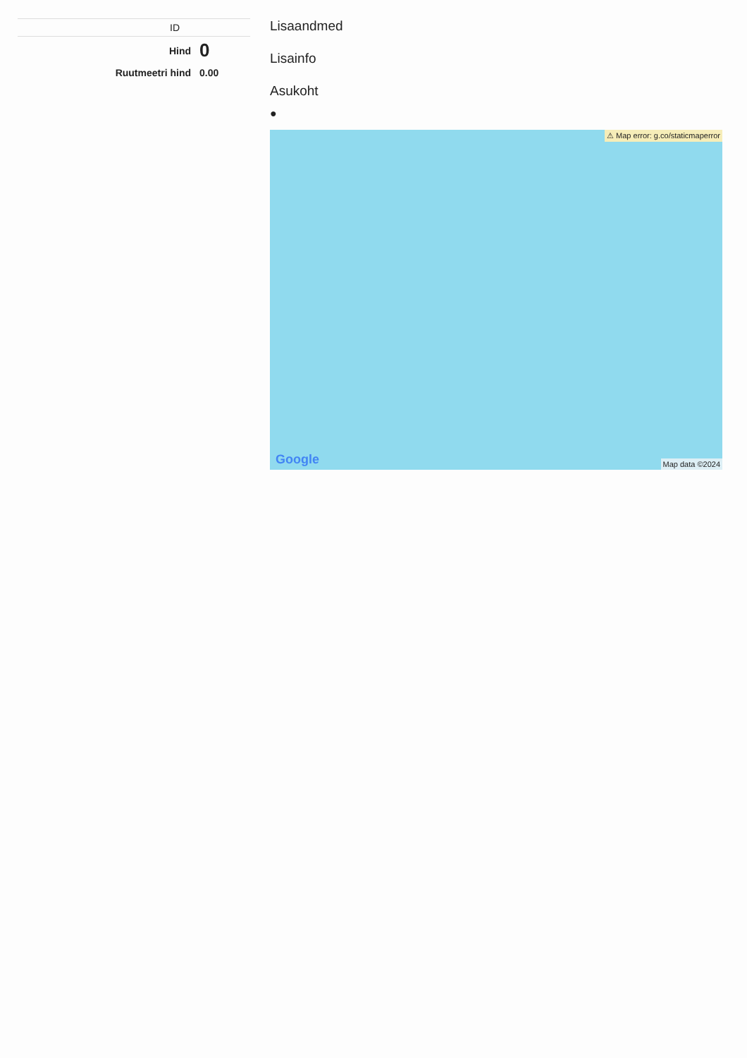| ID | |
| Hind | 0 |
| Ruutmeetri hind | 0.00 |
Lisaandmed
Lisainfo
Asukoht
●
⚠ Map error: g.co/staticmaperror
Google Map data ©2024